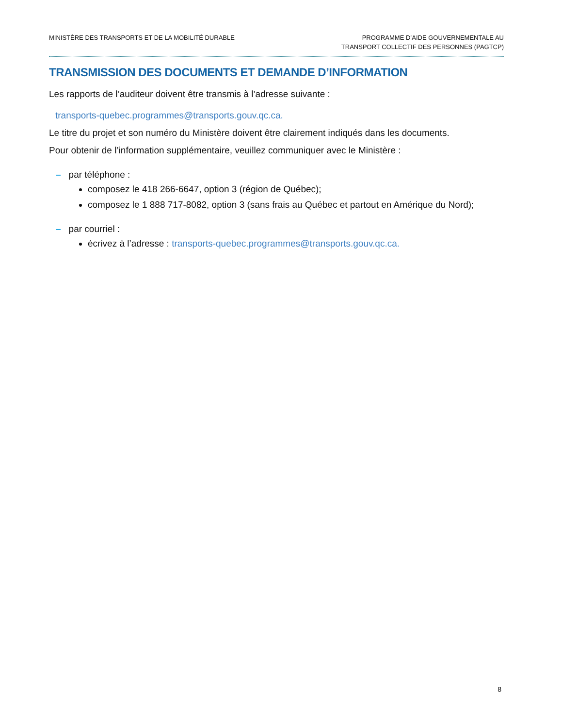MINISTÈRE DES TRANSPORTS ET DE LA MOBILITÉ DURABLE
PROGRAMME D’AIDE GOUVERNEMENTALE AU
TRANSPORT COLLECTIF DES PERSONNES (PAGTCP)
TRANSMISSION DES DOCUMENTS ET DEMANDE D’INFORMATION
Les rapports de l’auditeur doivent être transmis à l’adresse suivante :
transports-quebec.programmes@transports.gouv.qc.ca.
Le titre du projet et son numéro du Ministère doivent être clairement indiqués dans les documents.
Pour obtenir de l’information supplémentaire, veuillez communiquer avec le Ministère :
– par téléphone :
composez le 418 266-6647, option 3 (région de Québec);
composez le 1 888 717-8082, option 3 (sans frais au Québec et partout en Amérique du Nord);
– par courriel :
écrivez à l’adresse : transports-quebec.programmes@transports.gouv.qc.ca.
8